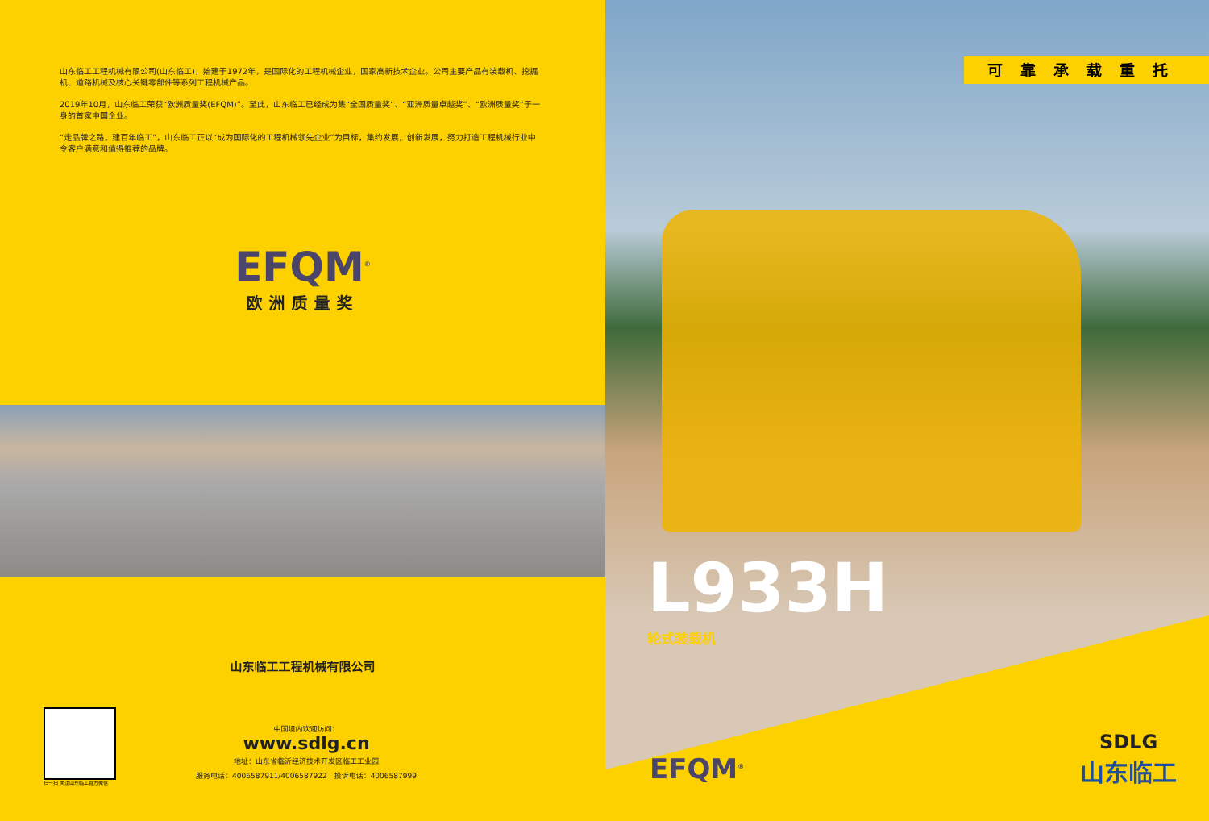山东临工工程机械有限公司(山东临工)，始建于1972年，是国际化的工程机械企业，国家高新技术企业。公司主要产品有装载机、挖掘机、道路机械及核心关键零部件等系列工程机械产品。
2019年10月，山东临工荣获“欧洲质量奖(EFQM)”。至此，山东临工已经成为集“全国质量奖”、“亚洲质量卓越奖”、“欧洲质量奖”于一身的首家中国企业。
“走品牌之路，建百年临工”，山东临工正以“成为国际化的工程机械领先企业”为目标，集约发展，创新发展，努力打造工程机械行业中令客户满意和值得推荐的品牌。
EFQM<sup>®</sup>
欧洲质量奖
山东临工工程机械有限公司
扫一扫 关注山东临工官方微信
中国境内欢迎访问：
www.sdlg.cn
地址：山东省临沂经济技术开发区临工工业园
服务电话：4006587911/4006587922　投诉电话：4006587999
可靠承载重托
L933H
轮式装载机
EFQM<sup>®</sup>
SDLG
山东临工